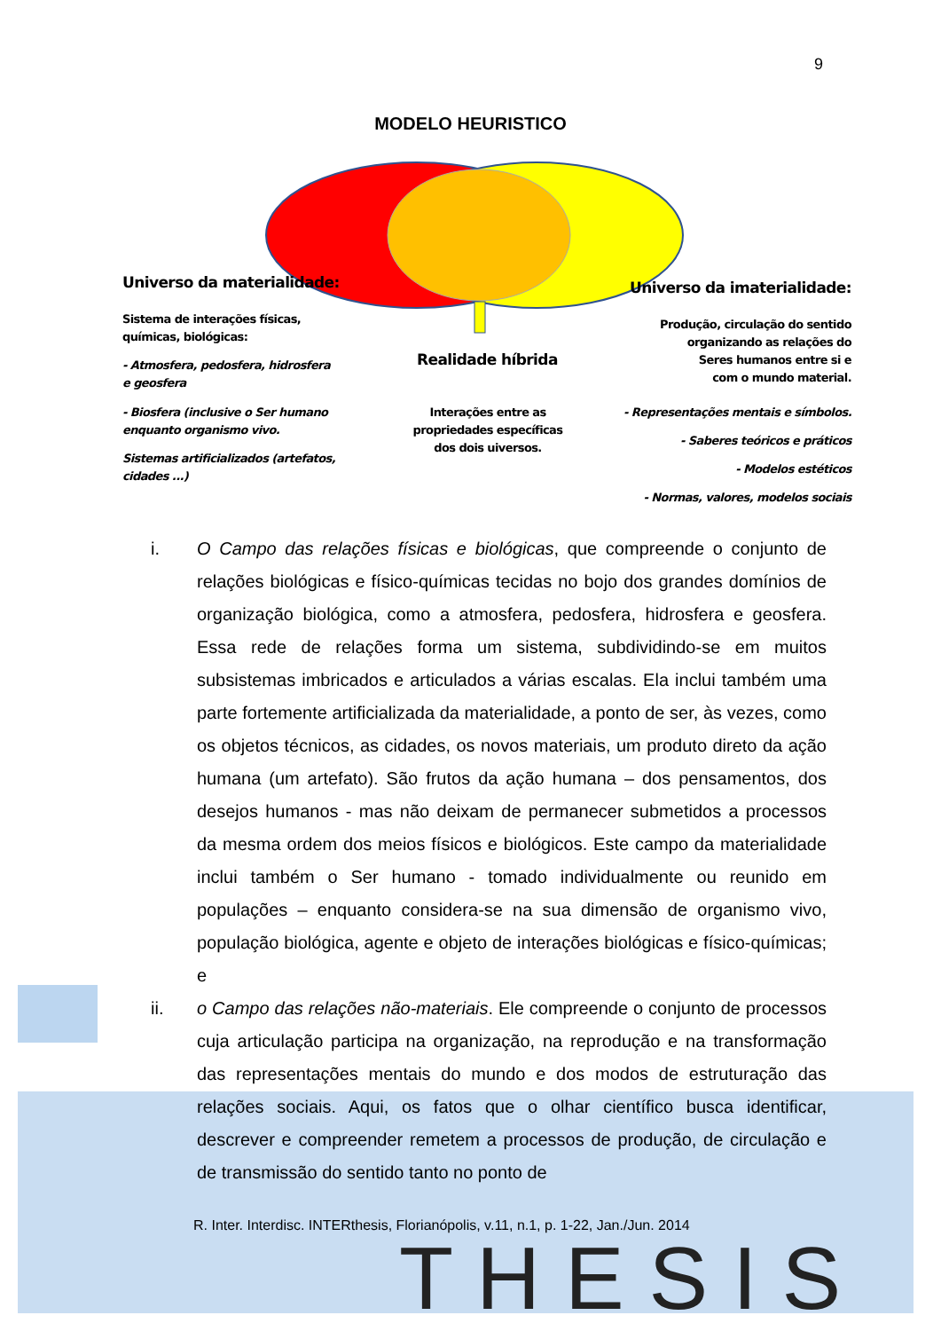T H E S I S
9
MODELO HEURISTICO
Universo da materialidade:
Sistema de interações físicas,
químicas, biológicas:
- Atmosfera, pedosfera, hidrosfera
e geosfera
- Biosfera (inclusive o Ser humano
enquanto organismo vivo.
Sistemas artificializados (artefatos,
cidades ...)
Realidade híbrida
Interações entre as propriedades específicas dos dois uiversos.
Universo da imaterialidade:
Produção, circulação do sentido
organizando as relações do
Seres humanos entre si e
com o mundo material.
- Representações mentais e símbolos.
- Saberes teóricos e práticos
- Modelos estéticos
- Normas, valores, modelos sociais
i. O Campo das relações físicas e biológicas, que compreende o conjunto de relações biológicas e físico-químicas tecidas no bojo dos grandes domínios de organização biológica, como a atmosfera, pedosfera, hidrosfera e geosfera. Essa rede de relações forma um sistema, subdividindo-se em muitos subsistemas imbricados e articulados a várias escalas. Ela inclui também uma parte fortemente artificializada da materialidade, a ponto de ser, às vezes, como os objetos técnicos, as cidades, os novos materiais, um produto direto da ação humana (um artefato). São frutos da ação humana – dos pensamentos, dos desejos humanos - mas não deixam de permanecer submetidos a processos da mesma ordem dos meios físicos e biológicos. Este campo da materialidade inclui também o Ser humano - tomado individualmente ou reunido em populações – enquanto considera-se na sua dimensão de organismo vivo, população biológica, agente e objeto de interações biológicas e físico-químicas; e
ii. o Campo das relações não-materiais. Ele compreende o conjunto de processos cuja articulação participa na organização, na reprodução e na transformação das representações mentais do mundo e dos modos de estruturação das relações sociais. Aqui, os fatos que o olhar científico busca identificar, descrever e compreender remetem a processos de produção, de circulação e de transmissão do sentido tanto no ponto de
R. Inter. Interdisc. INTERthesis, Florianópolis, v.11, n.1, p. 1-22, Jan./Jun. 2014